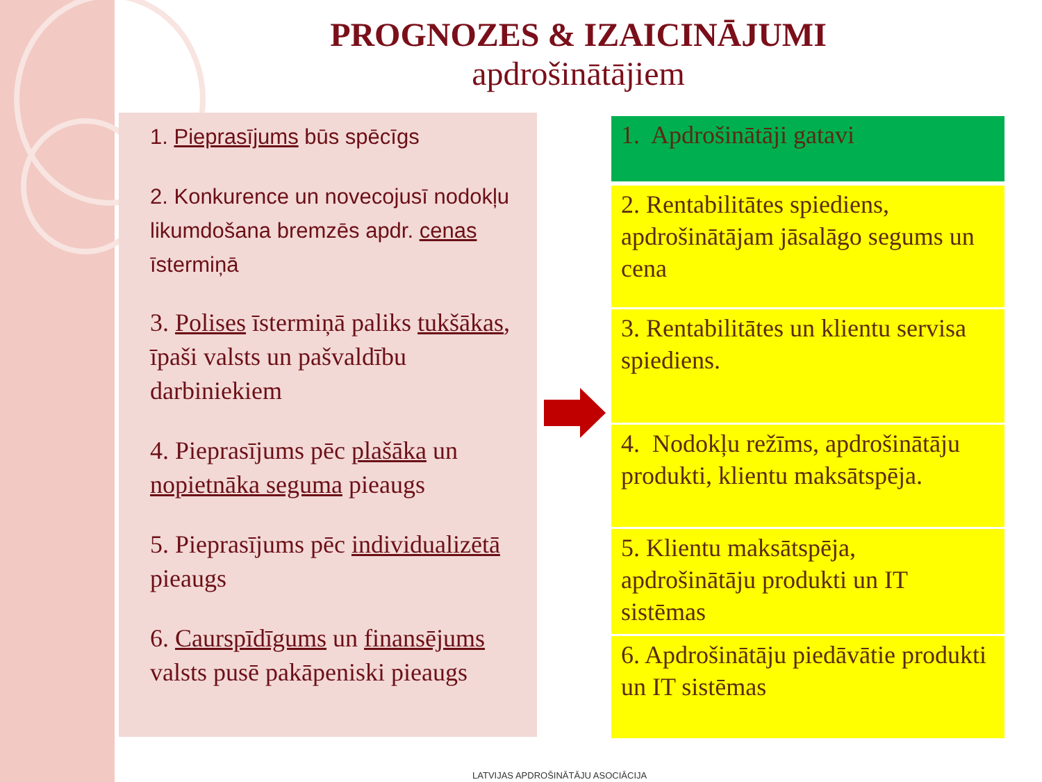PROGNOZES & IZAICINĀJUMI
apdrošinātājiem
1. Pieprasījums būs spēcīgs
2. Konkurence un novecojusī nodokļu likumdošana bremzēs apdr. cenas īstermiņā
3. Polises īstermiņā paliks tukšākas, īpaši valsts un pašvaldību darbiniekiem
4. Pieprasījums pēc plašāka un nopietnāka seguma pieaugs
5. Pieprasījums pēc individualizētā pieaugs
6. Caurspīdīgums un finansējums valsts pusē pakāpeniski pieaugs
1. Apdrošinātāji gatavi
2. Rentabilitātes spiediens, apdrošinātājam jāsalāgo segums un cena
3. Rentabilitātes un klientu servisa spiediens.
4. Nodokļu režīms, apdrošinātāju produkti, klientu maksātspēja.
5. Klientu maksātspēja, apdrošinātāju produkti un IT sistēmas
6. Apdrošinātāju piedāvātie produkti un IT sistēmas
LATVIJAS APDROŠINĀTĀJU ASOCIĀCIJA